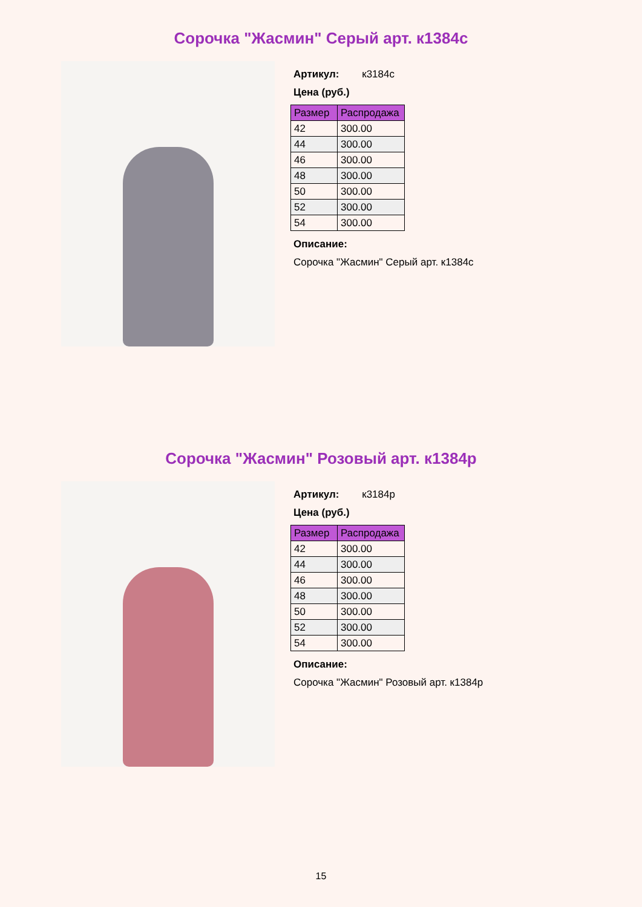Сорочка "Жасмин" Серый арт. к1384с
Артикул: к3184с
Цена (руб.)
| Размер | Распродажа |
| --- | --- |
| 42 | 300.00 |
| 44 | 300.00 |
| 46 | 300.00 |
| 48 | 300.00 |
| 50 | 300.00 |
| 52 | 300.00 |
| 54 | 300.00 |
Описание:
Сорочка "Жасмин" Серый арт. к1384с
Сорочка "Жасмин" Розовый арт. к1384р
Артикул: к3184р
Цена (руб.)
| Размер | Распродажа |
| --- | --- |
| 42 | 300.00 |
| 44 | 300.00 |
| 46 | 300.00 |
| 48 | 300.00 |
| 50 | 300.00 |
| 52 | 300.00 |
| 54 | 300.00 |
Описание:
Сорочка "Жасмин" Розовый арт. к1384р
15